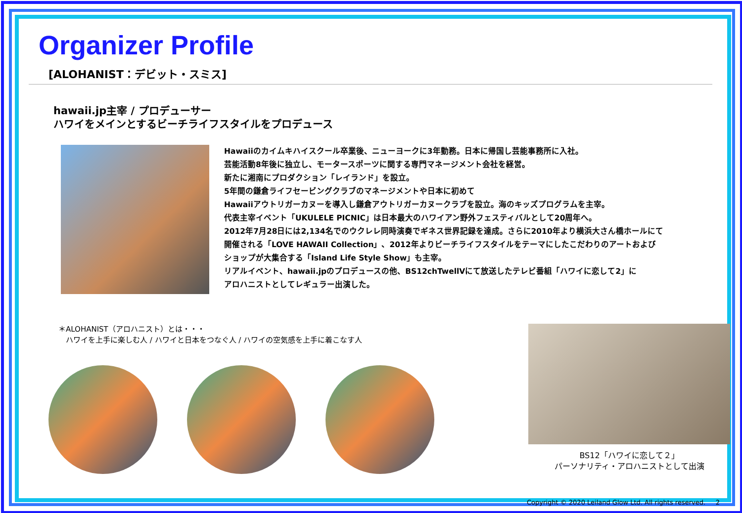Organizer Profile
[ALOHANIST：デビット・スミス]
hawaii.jp主宰 / プロデューサー
ハワイをメインとするビーチライフスタイルをプロデュース
Hawaiiのカイムキハイスクール卒業後、ニューヨークに3年勤務。日本に帰国し芸能事務所に入社。
芸能活動8年後に独立し、モータースポーツに関する専門マネージメント会社を経営。
新たに湘南にプロダクション「レイランド」を設立。
5年間の鎌倉ライフセービングクラブのマネージメントや日本に初めて
Hawaiiアウトリガーカヌーを導入し鎌倉アウトリガーカヌークラブを設立。海のキッズプログラムを主宰。
代表主宰イベント「UKULELE PICNIC」は日本最大のハワイアン野外フェスティバルとして20周年へ。
2012年7月28日には2,134名でのウクレレ同時演奏でギネス世界記録を達成。さらに2010年より横浜大さん橋ホールにて
開催される「LOVE HAWAII Collection」、2012年よりビーチライフスタイルをテーマにしたこだわりのアートおよび
ショップが大集合する「Island Life Style Show」も主宰。
リアルイベント、hawaii.jpのプロデュースの他、BS12chTwellVにて放送したテレビ番組「ハワイに恋して2」に
アロハニストとしてレギュラー出演した。
＊ALOHANIST（アロハニスト）とは・・・
　ハワイを上手に楽しむ人 / ハワイと日本をつなぐ人 / ハワイの空気感を上手に着こなす人
BS12「ハワイに恋して２」
パーソナリティ・アロハニストとして出演
Copyright © 2020 Leiland Glow Ltd. All rights reserved. 2